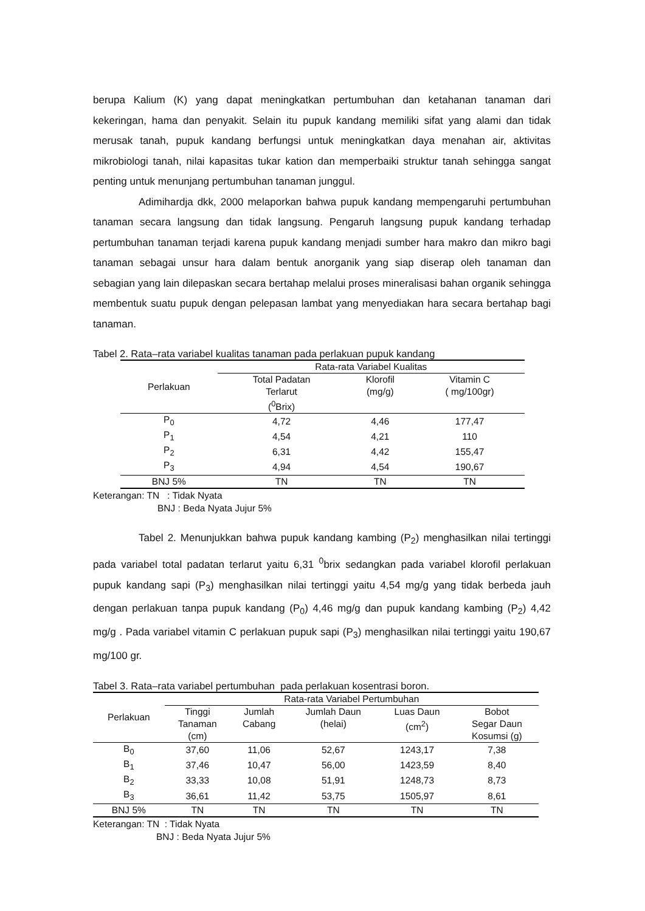berupa Kalium (K) yang dapat meningkatkan pertumbuhan dan ketahanan tanaman dari kekeringan, hama dan penyakit. Selain itu pupuk kandang memiliki sifat yang alami dan tidak merusak tanah, pupuk kandang berfungsi untuk meningkatkan daya menahan air, aktivitas mikrobiologi tanah, nilai kapasitas tukar kation dan memperbaiki struktur tanah sehingga sangat penting untuk menunjang pertumbuhan tanaman junggul.
Adimihardja dkk, 2000 melaporkan bahwa pupuk kandang mempengaruhi pertumbuhan tanaman secara langsung dan tidak langsung. Pengaruh langsung pupuk kandang terhadap pertumbuhan tanaman terjadi karena pupuk kandang menjadi sumber hara makro dan mikro bagi tanaman sebagai unsur hara dalam bentuk anorganik yang siap diserap oleh tanaman dan sebagian yang lain dilepaskan secara bertahap melalui proses mineralisasi bahan organik sehingga membentuk suatu pupuk dengan pelepasan lambat yang menyediakan hara secara bertahap bagi tanaman.
Tabel 2. Rata–rata variabel kualitas tanaman pada perlakuan pupuk kandang
| Perlakuan | Rata-rata Variabel Kualitas | | |
| --- | --- | --- | --- |
| | Total Padatan Terlarut (<sup>0</sup>Brix) | Klorofil (mg/g) | Vitamin C ( mg/100gr) |
| P<sub>0</sub> | 4,72 | 4,46 | 177,47 |
| P<sub>1</sub> | 4,54 | 4,21 | 110 |
| P<sub>2</sub> | 6,31 | 4,42 | 155,47 |
| P<sub>3</sub> | 4,94 | 4,54 | 190,67 |
| BNJ 5% | TN | TN | TN |
Keterangan: TN : Tidak Nyata
BNJ : Beda Nyata Jujur 5%
Tabel 2. Menunjukkan bahwa pupuk kandang kambing (P<sub>2</sub>) menghasilkan nilai tertinggi pada variabel total padatan terlarut yaitu 6,31 <sup>0</sup>brix sedangkan pada variabel klorofil perlakuan pupuk kandang sapi (P<sub>3</sub>) menghasilkan nilai tertinggi yaitu 4,54 mg/g yang tidak berbeda jauh dengan perlakuan tanpa pupuk kandang (P<sub>0</sub>) 4,46 mg/g dan pupuk kandang kambing (P<sub>2</sub>) 4,42 mg/g . Pada variabel vitamin C perlakuan pupuk sapi (P<sub>3</sub>) menghasilkan nilai tertinggi yaitu 190,67 mg/100 gr.
Tabel 3. Rata–rata variabel pertumbuhan pada perlakuan kosentrasi boron.
| Perlakuan | Rata-rata Variabel Pertumbuhan | | | | |
| --- | --- | --- | --- | --- | --- |
| | Tinggi Tanaman (cm) | Jumlah Cabang | Jumlah Daun (helai) | Luas Daun (cm<sup>2</sup>) | Bobot Segar Daun Kosumsi (g) |
| B<sub>0</sub> | 37,60 | 11,06 | 52,67 | 1243,17 | 7,38 |
| B<sub>1</sub> | 37,46 | 10,47 | 56,00 | 1423,59 | 8,40 |
| B<sub>2</sub> | 33,33 | 10,08 | 51,91 | 1248,73 | 8,73 |
| B<sub>3</sub> | 36,61 | 11,42 | 53,75 | 1505,97 | 8,61 |
| BNJ 5% | TN | TN | TN | TN | TN |
Keterangan: TN : Tidak Nyata
BNJ : Beda Nyata Jujur 5%